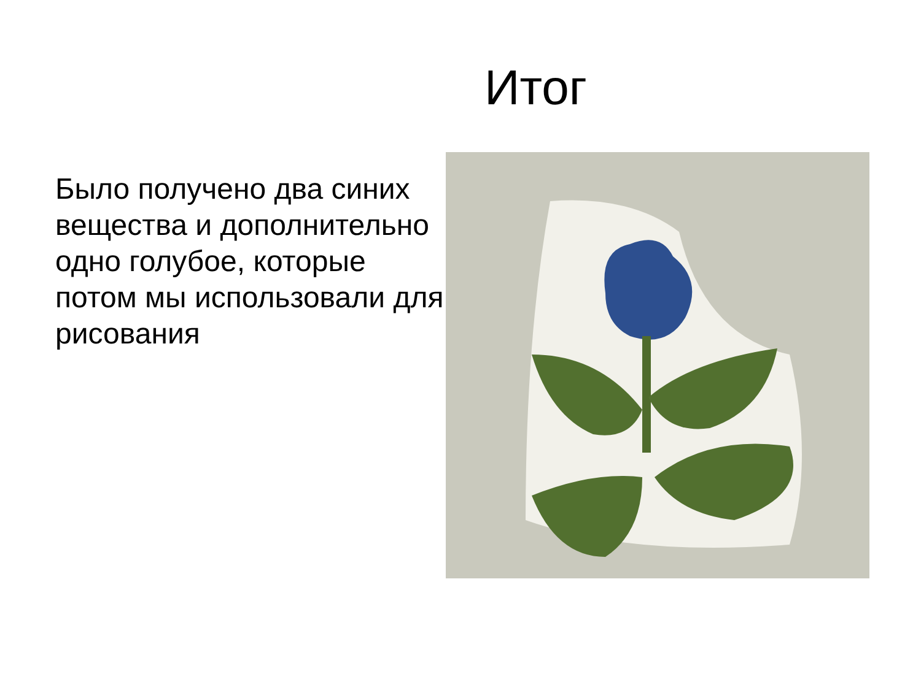Итог
Было получено два синих вещества и дополнительно одно голубое, которые потом мы использовали для рисования